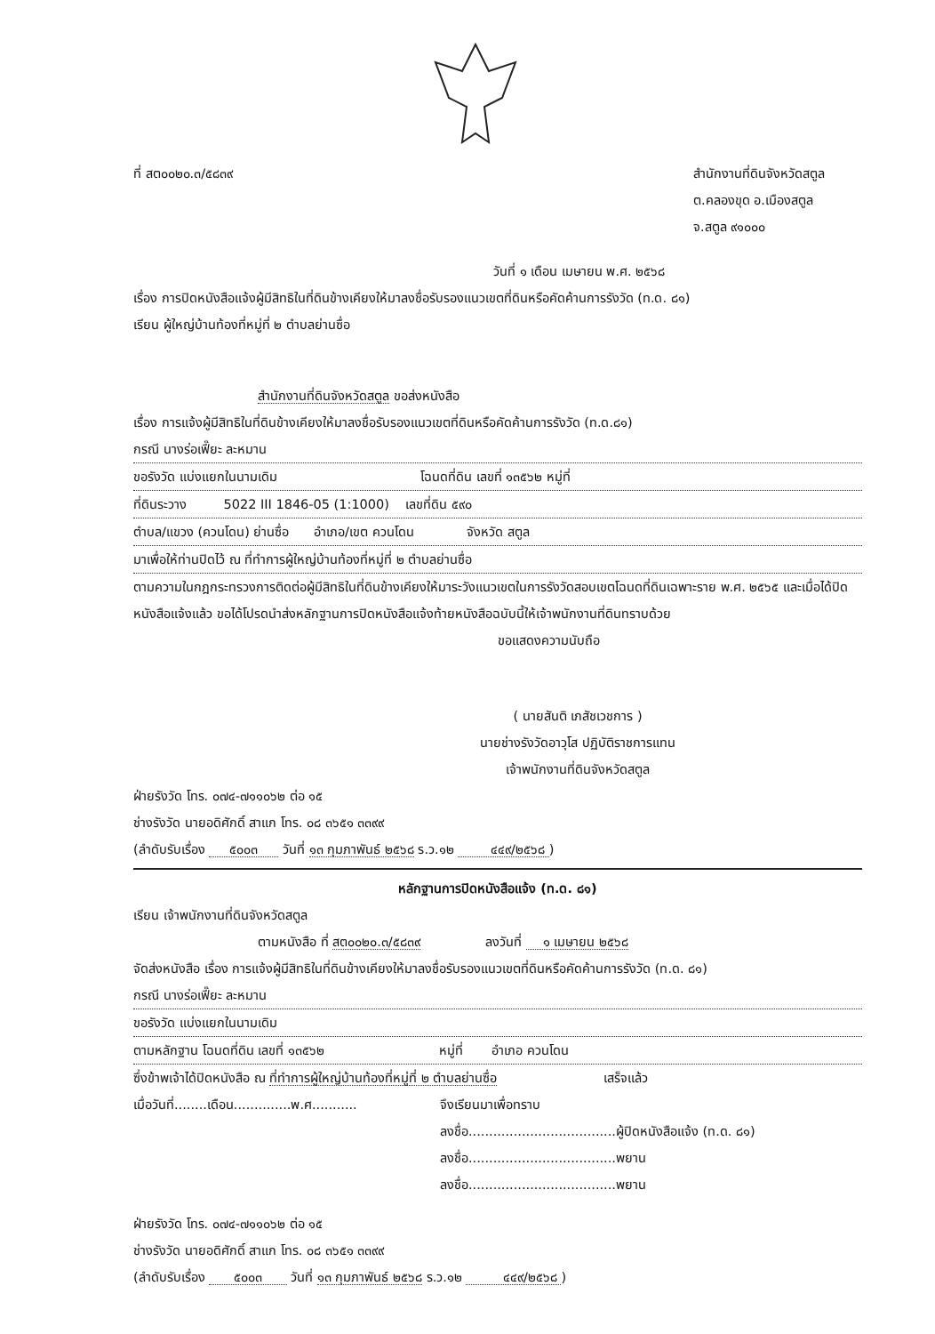ที่ สต๐๐๒๐.๓/๕๘๓๙ สำนักงานที่ดินจังหวัดสตูล
ต.คลองขุด อ.เมืองสตูล
จ.สตูล ๙๑๐๐๐
วันที่ ๑ เดือน เมษายน พ.ศ. ๒๕๖๘
เรื่อง การปิดหนังสือแจ้งผู้มีสิทธิในที่ดินข้างเคียงให้มาลงชื่อรับรองแนวเขตที่ดินหรือคัดค้านการรังวัด (ท.ด. ๘๑)
เรียน ผู้ใหญ่บ้านท้องที่หมู่ที่ ๒ ตำบลย่านซื่อ
สำนักงานที่ดินจังหวัดสตูล ขอส่งหนังสือ
เรื่อง การแจ้งผู้มีสิทธิในที่ดินข้างเคียงให้มาลงชื่อรับรองแนวเขตที่ดินหรือคัดค้านการรังวัด (ท.ด.๘๑)
กรณี นางร่อเฟี๊ยะ ละหมาน
ขอรังวัด แบ่งแยกในนามเดิม โฉนดที่ดิน เลขที่ ๑๓๕๖๒ หมู่ที่
ที่ดินระวาง 5022 III 1846-05 (1:1000) เลขที่ดิน ๕๙๐
ตำบล/แขวง (ควนโดน) ย่านซื่อ อำเภอ/เขต ควนโดน จังหวัด สตูล
มาเพื่อให้ท่านปิดไว้ ณ ที่ทำการผู้ใหญ่บ้านท้องที่หมู่ที่ ๒ ตำบลย่านซื่อ
ตามความในกฎกระทรวงการติดต่อผู้มีสิทธิในที่ดินข้างเคียงให้มาระวังแนวเขตในการรังวัดสอบเขตโฉนดที่ดินเฉพาะราย พ.ศ. ๒๕๖๕ และเมื่อได้ปิดหนังสือแจ้งแล้ว ขอได้โปรดนำส่งหลักฐานการปิดหนังสือแจ้งท้ายหนังสือฉบับนี้ให้เจ้าพนักงานที่ดินทราบด้วย
ขอแสดงความนับถือ
( นายสันติ เภสัชเวชการ )
นายช่างรังวัดอาวุโส ปฏิบัติราชการแทน
เจ้าพนักงานที่ดินจังหวัดสตูล
ฝ่ายรังวัด โทร. ๐๗๔-๗๑๑๐๖๒ ต่อ ๑๕
ช่างรังวัด นายอดิศักดิ์ สาแก โทร. ๐๘ ๓๖๕๑ ๓๓๙๙
(ลำดับรับเรื่อง ๕๐๐๓ วันที่ ๑๓ กุมภาพันธ์ ๒๕๖๘ ร.ว.๑๒ ๔๔๙/๒๕๖๘ )
หลักฐานการปิดหนังสือแจ้ง (ท.ด. ๘๑)
เรียน เจ้าพนักงานที่ดินจังหวัดสตูล
ตามหนังสือ ที่ สต๐๐๒๐.๓/๕๘๓๙ ลงวันที่ ๑ เมษายน ๒๕๖๘
จัดส่งหนังสือ เรื่อง การแจ้งผู้มีสิทธิในที่ดินข้างเคียงให้มาลงชื่อรับรองแนวเขตที่ดินหรือคัดค้านการรังวัด (ท.ด. ๘๑)
กรณี นางร่อเฟี๊ยะ ละหมาน
ขอรังวัด แบ่งแยกในนามเดิม
ตามหลักฐาน โฉนดที่ดิน เลขที่ ๑๓๕๖๒ หมู่ที่ อำเภอ ควนโดน
ซึ่งข้าพเจ้าได้ปิดหนังสือ ณ ที่ทำการผู้ใหญ่บ้านท้องที่หมู่ที่ ๒ ตำบลย่านซื่อ เสร็จแล้ว
เมื่อวันที่........เดือน..............พ.ศ...........
จึงเรียนมาเพื่อทราบ
ลงชื่อ....................................ผู้ปิดหนังสือแจ้ง (ท.ด. ๘๑)
ลงชื่อ....................................พยาน
ลงชื่อ....................................พยาน
ฝ่ายรังวัด โทร. ๐๗๔-๗๑๑๐๖๒ ต่อ ๑๕
ช่างรังวัด นายอดิศักดิ์ สาแก โทร. ๐๘ ๓๖๕๑ ๓๓๙๙
(ลำดับรับเรื่อง ๕๐๐๓ วันที่ ๑๓ กุมภาพันธ์ ๒๕๖๘ ร.ว.๑๒ ๔๔๙/๒๕๖๘ )